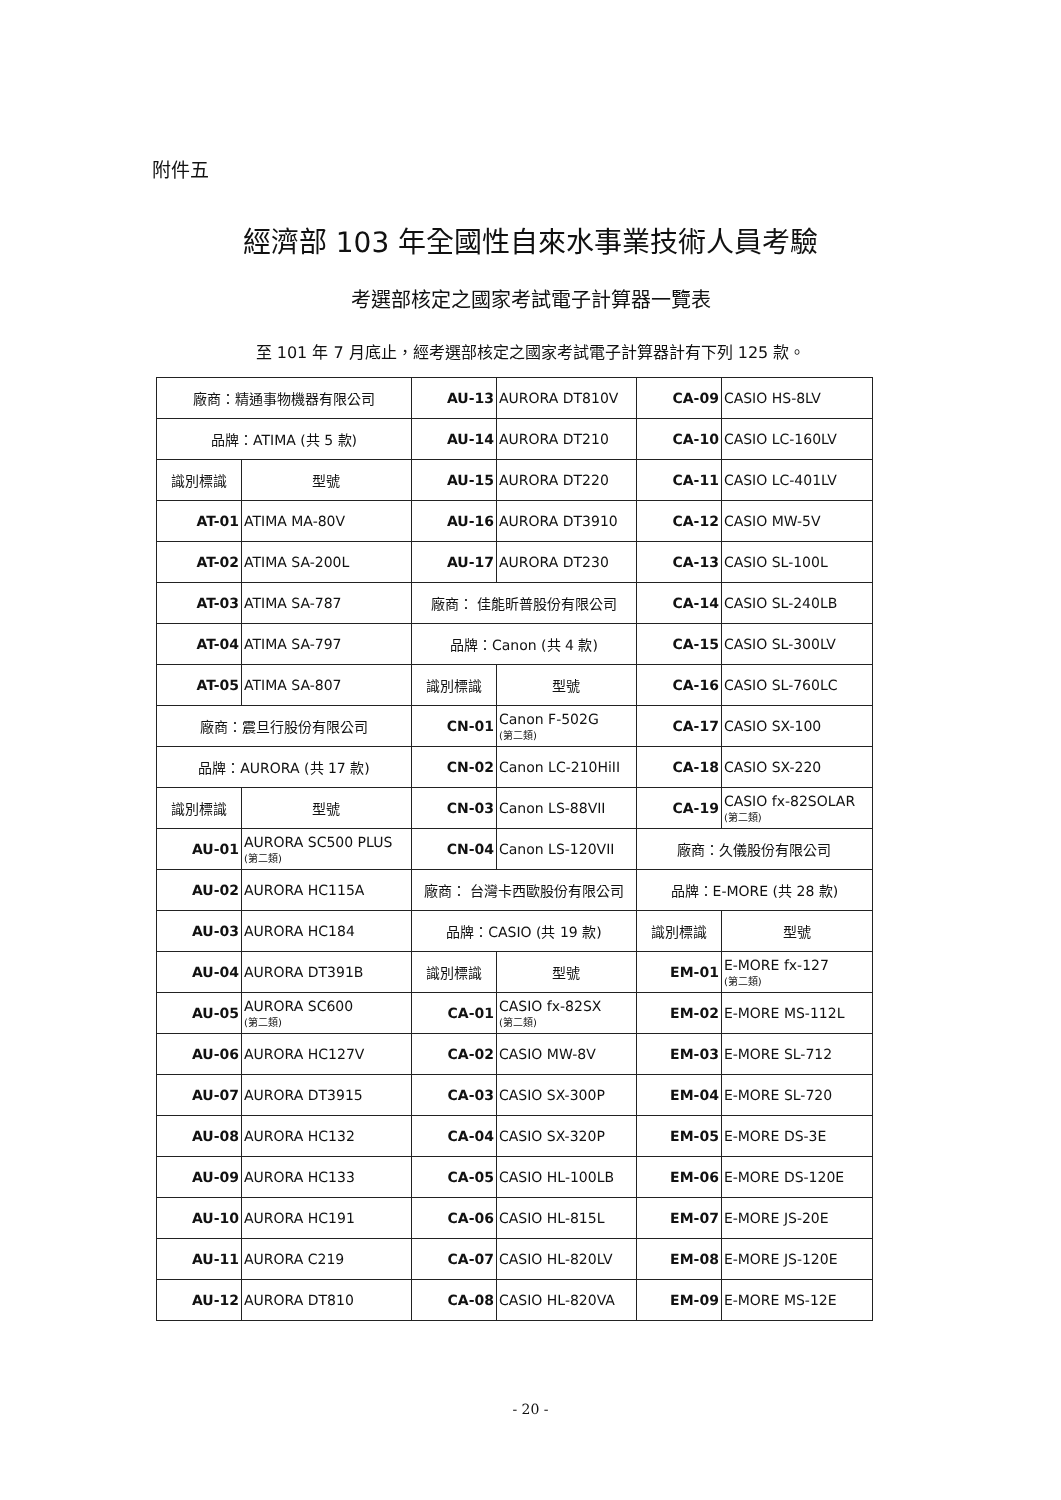附件五
經濟部 103 年全國性自來水事業技術人員考驗
考選部核定之國家考試電子計算器一覽表
至 101 年 7 月底止，經考選部核定之國家考試電子計算器計有下列 125 款。
| 廠商：精通事物機器有限公司 | | AU-13 | AURORA DT810V | CA-09 | CASIO HS-8LV |
| 品牌：ATIMA (共 5 款) | | AU-14 | AURORA DT210 | CA-10 | CASIO LC-160LV |
| 識別標識 | 型號 | AU-15 | AURORA DT220 | CA-11 | CASIO LC-401LV |
| AT-01 | ATIMA MA-80V | AU-16 | AURORA DT3910 | CA-12 | CASIO MW-5V |
| AT-02 | ATIMA SA-200L | AU-17 | AURORA DT230 | CA-13 | CASIO SL-100L |
| AT-03 | ATIMA SA-787 | 廠商： 佳能昕普股份有限公司 | | CA-14 | CASIO SL-240LB |
| AT-04 | ATIMA SA-797 | 品牌：Canon (共 4 款) | | CA-15 | CASIO SL-300LV |
| AT-05 | ATIMA SA-807 | 識別標識 | 型號 | CA-16 | CASIO SL-760LC |
| 廠商：震旦行股份有限公司 | | CN-01 | Canon F-502G (第二類) | CA-17 | CASIO SX-100 |
| 品牌：AURORA (共 17 款) | | CN-02 | Canon LC-210HiII | CA-18 | CASIO SX-220 |
| 識別標識 | 型號 | CN-03 | Canon LS-88VII | CA-19 | CASIO fx-82SOLAR (第二類) |
| AU-01 | AURORA SC500 PLUS (第二類) | CN-04 | Canon LS-120VII | 廠商：久儀股份有限公司 | |
| AU-02 | AURORA HC115A | 廠商： 台灣卡西歐股份有限公司 | | 品牌：E-MORE (共 28 款) | |
| AU-03 | AURORA HC184 | 品牌：CASIO (共 19 款) | | 識別標識 | 型號 |
| AU-04 | AURORA DT391B | 識別標識 | 型號 | EM-01 | E-MORE fx-127 (第二類) |
| AU-05 | AURORA SC600 (第二類) | CA-01 | CASIO fx-82SX (第二類) | EM-02 | E-MORE MS-112L |
| AU-06 | AURORA HC127V | CA-02 | CASIO MW-8V | EM-03 | E-MORE SL-712 |
| AU-07 | AURORA DT3915 | CA-03 | CASIO SX-300P | EM-04 | E-MORE SL-720 |
| AU-08 | AURORA HC132 | CA-04 | CASIO SX-320P | EM-05 | E-MORE DS-3E |
| AU-09 | AURORA HC133 | CA-05 | CASIO HL-100LB | EM-06 | E-MORE DS-120E |
| AU-10 | AURORA HC191 | CA-06 | CASIO HL-815L | EM-07 | E-MORE JS-20E |
| AU-11 | AURORA C219 | CA-07 | CASIO HL-820LV | EM-08 | E-MORE JS-120E |
| AU-12 | AURORA DT810 | CA-08 | CASIO HL-820VA | EM-09 | E-MORE MS-12E |
- 20 -